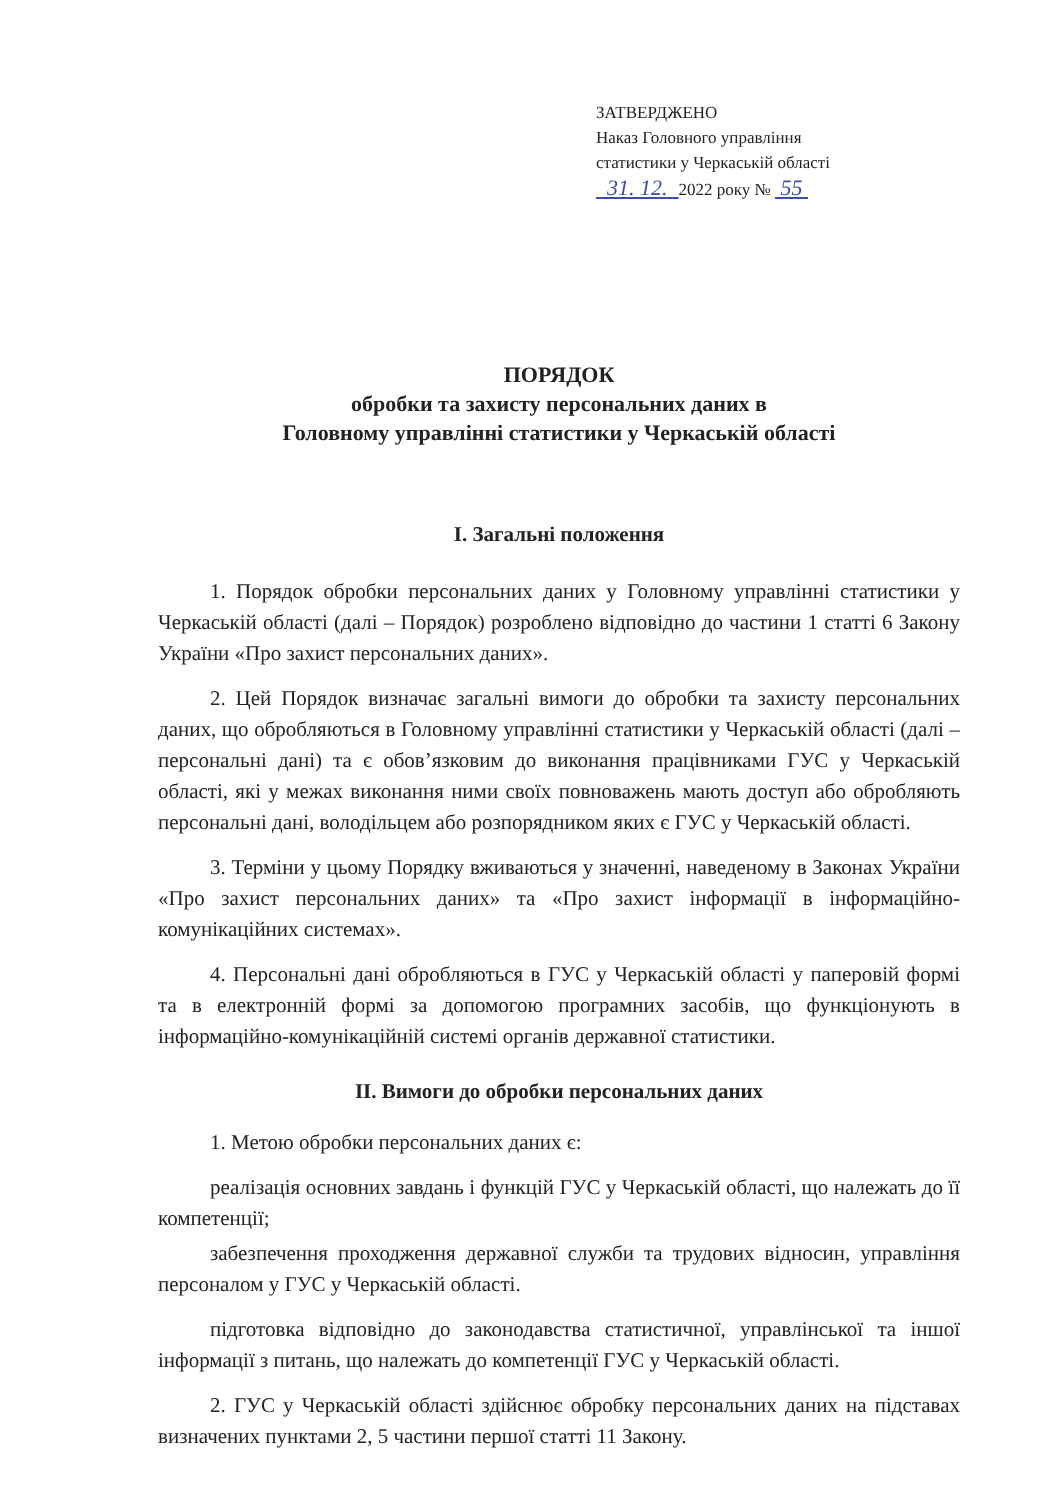ЗАТВЕРДЖЕНО
Наказ Головного управління
статистики у Черкаській області
31. 12. 2022 року № 55
ПОРЯДОК
обробки та захисту персональних даних в
Головному управлінні статистики у Черкаській області
I. Загальні положення
1. Порядок обробки персональних даних у Головному управлінні статистики у Черкаській області (далі – Порядок) розроблено відповідно до частини 1 статті 6 Закону України «Про захист персональних даних».
2. Цей Порядок визначає загальні вимоги до обробки та захисту персональних даних, що обробляються в Головному управлінні статистики у Черкаській області (далі – персональні дані) та є обов’язковим до виконання працівниками ГУС у Черкаській області, які у межах виконання ними своїх повноважень мають доступ або обробляють персональні дані, володільцем або розпорядником яких є ГУС у Черкаській області.
3. Терміни у цьому Порядку вживаються у значенні, наведеному в Законах України «Про захист персональних даних» та «Про захист інформації в інформаційно-комунікаційних системах».
4. Персональні дані обробляються в ГУС у Черкаській області у паперовій формі та в електронній формі за допомогою програмних засобів, що функціонують в інформаційно-комунікаційній системі органів державної статистики.
II. Вимоги до обробки персональних даних
1. Метою обробки персональних даних є:
реалізація основних завдань і функцій ГУС у Черкаській області, що належать до її компетенції;
забезпечення проходження державної служби та трудових відносин, управління персоналом у ГУС у Черкаській області.
підготовка відповідно до законодавства статистичної, управлінської та іншої інформації з питань, що належать до компетенції ГУС у Черкаській області.
2. ГУС у Черкаській області здійснює обробку персональних даних на підставах визначених пунктами 2, 5 частини першої статті 11 Закону.